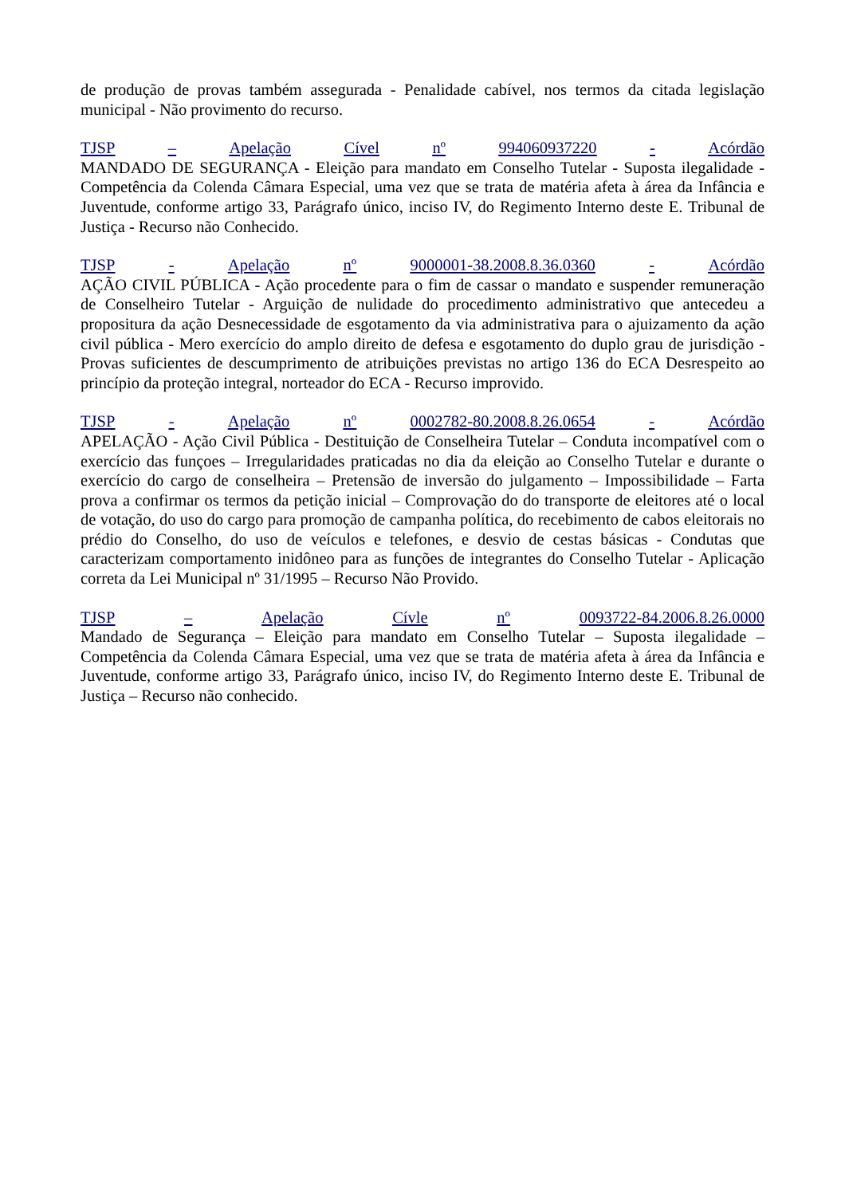de produção de provas também assegurada - Penalidade cabível, nos termos da citada legislação municipal - Não provimento do recurso.
TJSP – Apelação Cível nº 994060937220 - Acórdão
MANDADO DE SEGURANÇA - Eleição para mandato em Conselho Tutelar - Suposta ilegalidade - Competência da Colenda Câmara Especial, uma vez que se trata de matéria afeta à área da Infância e Juventude, conforme artigo 33, Parágrafo único, inciso IV, do Regimento Interno deste E. Tribunal de Justiça - Recurso não Conhecido.
TJSP - Apelação nº 9000001-38.2008.8.36.0360 - Acórdão
AÇÃO CIVIL PÚBLICA - Ação procedente para o fim de cassar o mandato e suspender remuneração de Conselheiro Tutelar - Arguição de nulidade do procedimento administrativo que antecedeu a propositura da ação Desnecessidade de esgotamento da via administrativa para o ajuizamento da ação civil pública - Mero exercício do amplo direito de defesa e esgotamento do duplo grau de jurisdição - Provas suficientes de descumprimento de atribuições previstas no artigo 136 do ECA Desrespeito ao princípio da proteção integral, norteador do ECA - Recurso improvido.
TJSP - Apelação nº 0002782-80.2008.8.26.0654 - Acórdão
APELAÇÃO - Ação Civil Pública - Destituição de Conselheira Tutelar – Conduta incompatível com o exercício das funçoes – Irregularidades praticadas no dia da eleição ao Conselho Tutelar e durante o exercício do cargo de conselheira – Pretensão de inversão do julgamento – Impossibilidade – Farta prova a confirmar os termos da petição inicial – Comprovação do do transporte de eleitores até o local de votação, do uso do cargo para promoção de campanha política, do recebimento de cabos eleitorais no prédio do Conselho, do uso de veículos e telefones, e desvio de cestas básicas - Condutas que caracterizam comportamento inidôneo para as funções de integrantes do Conselho Tutelar - Aplicação correta da Lei Municipal nº 31/1995 – Recurso Não Provido.
TJSP – Apelação Cívle nº 0093722-84.2006.8.26.0000
Mandado de Segurança – Eleição para mandato em Conselho Tutelar – Suposta ilegalidade – Competência da Colenda Câmara Especial, uma vez que se trata de matéria afeta à área da Infância e Juventude, conforme artigo 33, Parágrafo único, inciso IV, do Regimento Interno deste E. Tribunal de Justiça – Recurso não conhecido.